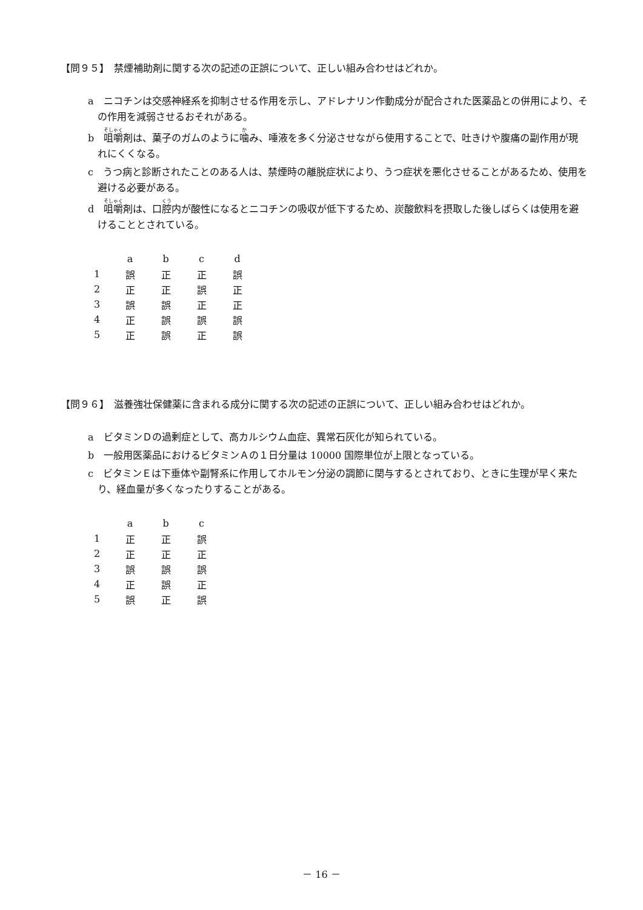【問９５】　禁煙補助剤に関する次の記述の正誤について、正しい組み合わせはどれか。
a　ニコチンは交感神経系を抑制させる作用を示し、アドレナリン作動成分が配合された医薬品との併用により、その作用を減弱させるおそれがある。
b　咀嚼剤は、菓子のガムのように噛み、唾液を多く分泌させながら使用することで、吐きけや腹痛の副作用が現れにくくなる。
c　うつ病と診断されたことのある人は、禁煙時の離脱症状により、うつ症状を悪化させることがあるため、使用を避ける必要がある。
d　咀嚼剤は、口腔内が酸性になるとニコチンの吸収が低下するため、炭酸飲料を摂取した後しばらくは使用を避けることとされている。
| | a | b | c | d |
| --- | --- | --- | --- | --- |
| 1 | 誤 | 正 | 正 | 誤 |
| 2 | 正 | 正 | 誤 | 正 |
| 3 | 誤 | 誤 | 正 | 正 |
| 4 | 正 | 誤 | 誤 | 誤 |
| 5 | 正 | 誤 | 正 | 誤 |
【問９６】　滋養強壮保健薬に含まれる成分に関する次の記述の正誤について、正しい組み合わせはどれか。
a　ビタミンＤの過剰症として、高カルシウム血症、異常石灰化が知られている。
b　一般用医薬品におけるビタミンＡの１日分量は 10000 国際単位が上限となっている。
c　ビタミンＥは下垂体や副腎系に作用してホルモン分泌の調節に関与するとされており、ときに生理が早く来たり、経血量が多くなったりすることがある。
| | a | b | c |
| --- | --- | --- | --- |
| 1 | 正 | 正 | 誤 |
| 2 | 正 | 正 | 正 |
| 3 | 誤 | 誤 | 誤 |
| 4 | 正 | 誤 | 正 |
| 5 | 誤 | 正 | 誤 |
－ 16 －